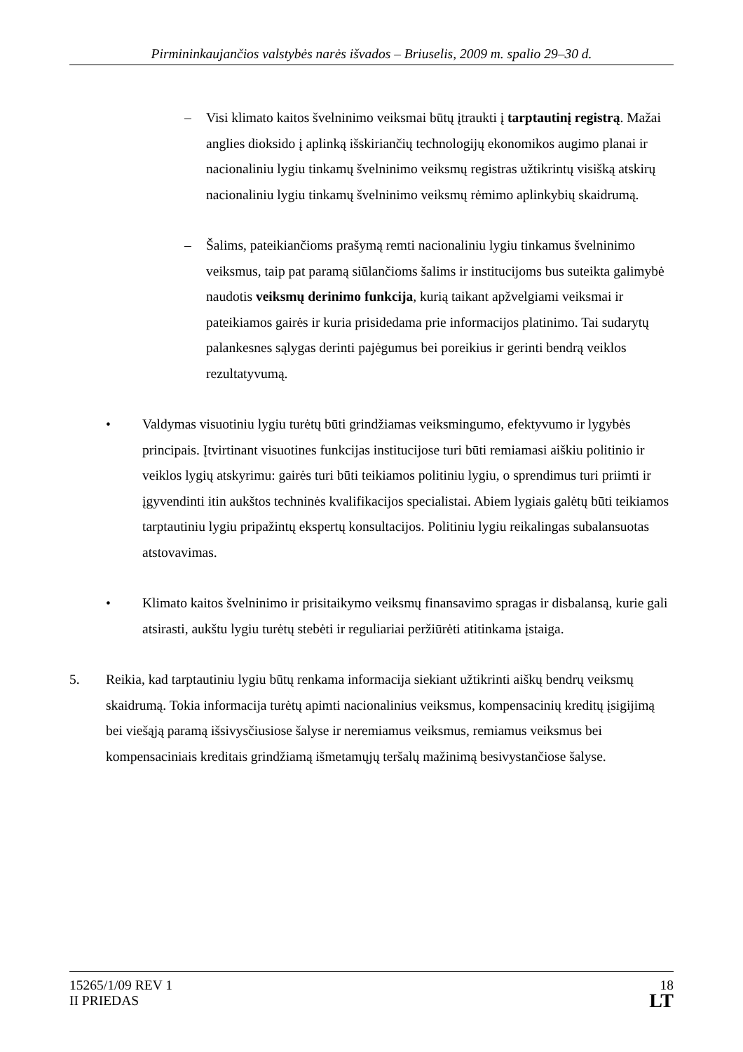Pirmininkaujančios valstybės narės išvados – Briuselis, 2009 m. spalio 29–30 d.
– Visi klimato kaitos švelninimo veiksmai būtų įtraukti į tarptautinį registrą. Mažai anglies dioksido į aplinką išskiriančių technologijų ekonomikos augimo planai ir nacionaliniu lygiu tinkamų švelninimo veiksmų registras užtikrintų visišką atskirų nacionaliniu lygiu tinkamų švelninimo veiksmų rėmimo aplinkybių skaidrumą.
– Šalims, pateikiančioms prašymą remti nacionaliniu lygiu tinkamus švelninimo veiksmus, taip pat paramą siūlančioms šalims ir institucijoms bus suteikta galimybė naudotis veiksmų derinimo funkcija, kurią taikant apžvelgiami veiksmai ir pateikiamos gairės ir kuria prisidedama prie informacijos platinimo. Tai sudarytų palankesnes sąlygas derinti pajėgumus bei poreikius ir gerinti bendrą veiklos rezultatyvumą.
• Valdymas visuotiniu lygiu turėtų būti grindžiamas veiksmingumo, efektyvumo ir lygybės principais. Įtvirtinant visuotines funkcijas institucijose turi būti remiamasi aiškiu politinio ir veiklos lygių atskyrimu: gairės turi būti teikiamos politiniu lygiu, o sprendimus turi priimti ir įgyvendinti itin aukštos techninės kvalifikacijos specialistai. Abiem lygiais galėtų būti teikiamos tarptautiniu lygiu pripažintų ekspertų konsultacijos. Politiniu lygiu reikalingas subalansuotas atstovavimas.
• Klimato kaitos švelninimo ir prisitaikymo veiksmų finansavimo spragas ir disbalansą, kurie gali atsirasti, aukštu lygiu turėtų stebėti ir reguliariai peržiūrėti atitinkama įstaiga.
5. Reikia, kad tarptautiniu lygiu būtų renkama informacija siekiant užtikrinti aiškų bendrų veiksmų skaidrumą. Tokia informacija turėtų apimti nacionalinius veiksmus, kompensacinių kreditų įsigijimą bei viešąją paramą išsivysčiusiose šalyse ir neremiamus veiksmus, remiamus veiksmus bei kompensaciniais kreditais grindžiamą išmetamųjų teršalų mažinimą besivystančiose šalyse.
15265/1/09 REV 1
II PRIEDAS
18
LT